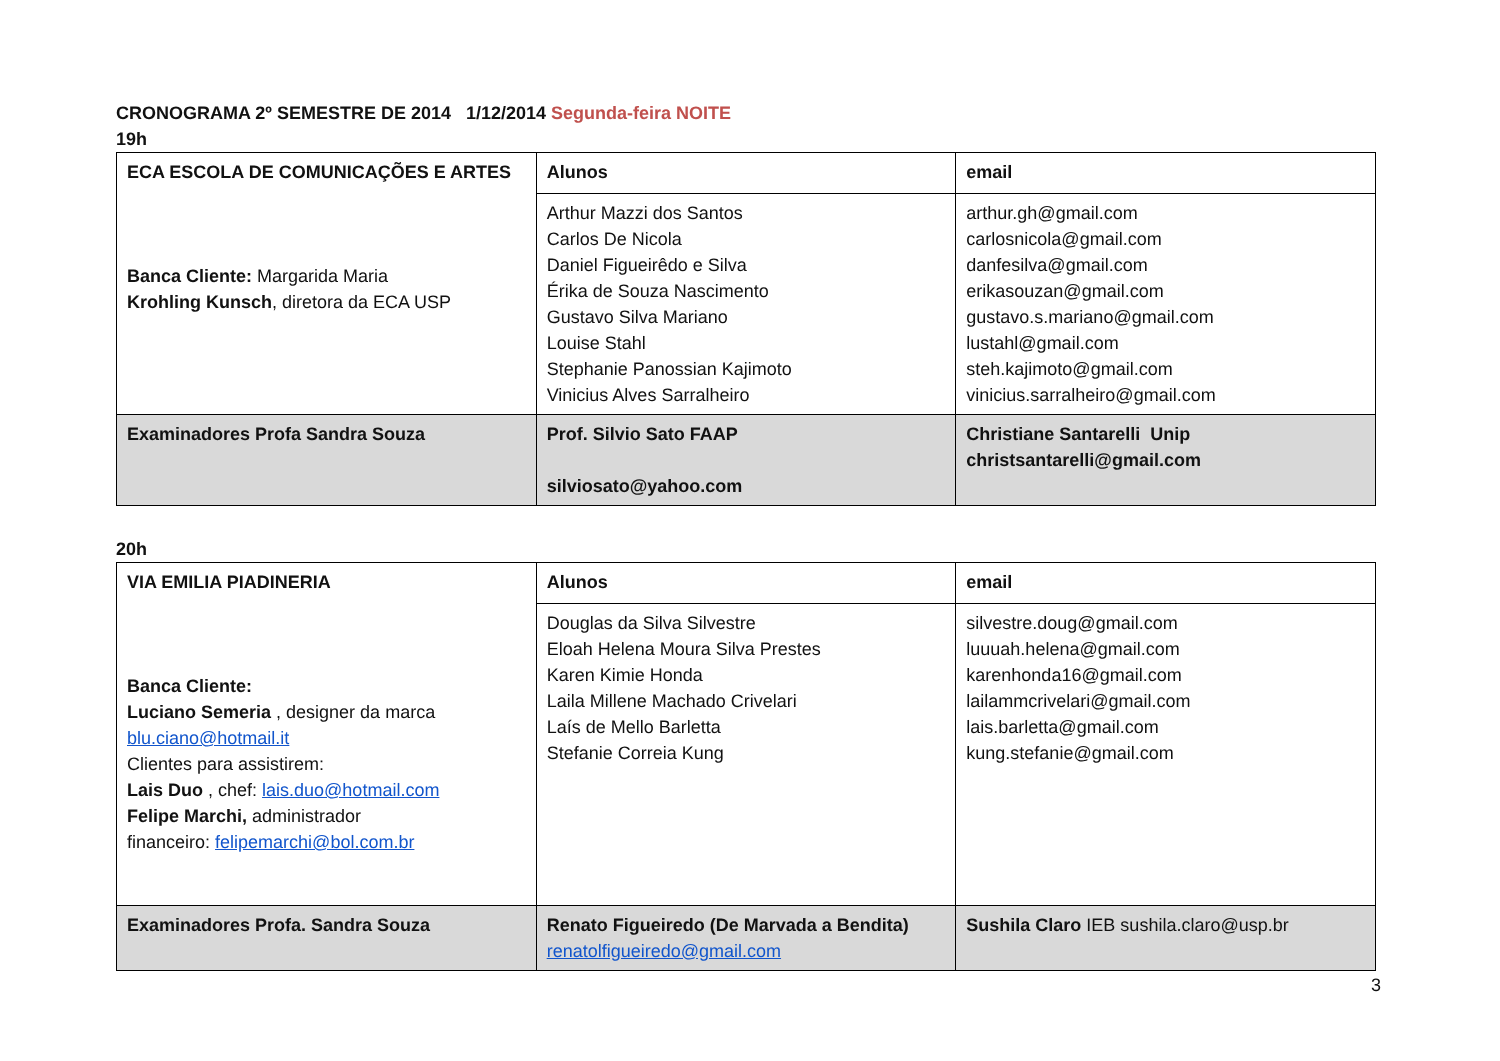CRONOGRAMA 2º SEMESTRE DE 2014 1/12/2014 Segunda-feira NOITE
19h
| ECA ESCOLA DE COMUNICAÇÕES E ARTES Banca Cliente: Margarida Maria Krohling Kunsch , diretora da ECA USP | Alunos | email |
| | Arthur Mazzi dos Santos Carlos De Nicola Daniel Figueirêdo e Silva Érika de Souza Nascimento Gustavo Silva Mariano Louise Stahl Stephanie Panossian Kajimoto Vinicius Alves Sarralheiro | arthur.gh@gmail.com carlosnicola@gmail.com danfesilva@gmail.com erikasouzan@gmail.com gustavo.s.mariano@gmail.com lustahl@gmail.com steh.kajimoto@gmail.com vinicius.sarralheiro@gmail.com |
| Examinadores Profa Sandra Souza | Prof. Silvio Sato FAAP silviosato@yahoo.com | Christiane Santarelli Unip christsantarelli@gmail.com |
20h
| VIA EMILIA PIADINERIA Banca Cliente: Luciano Semeria , designer da marca blu.ciano@hotmail.it Clientes para assistirem: Lais Duo , chef: lais.duo@hotmail.com Felipe Marchi, administrador financeiro: felipemarchi@bol.com.br | Alunos | email |
| | Douglas da Silva Silvestre Eloah Helena Moura Silva Prestes Karen Kimie Honda Laila Millene Machado Crivelari Laís de Mello Barletta Stefanie Correia Kung | silvestre.doug@gmail.com luuuah.helena@gmail.com karenhonda16@gmail.com lailammcrivelari@gmail.com lais.barletta@gmail.com kung.stefanie@gmail.com |
| Examinadores Profa. Sandra Souza | Renato Figueiredo (De Marvada a Bendita) renatolfigueiredo@gmail.com | Sushila Claro IEB sushila.claro@usp.br |
3